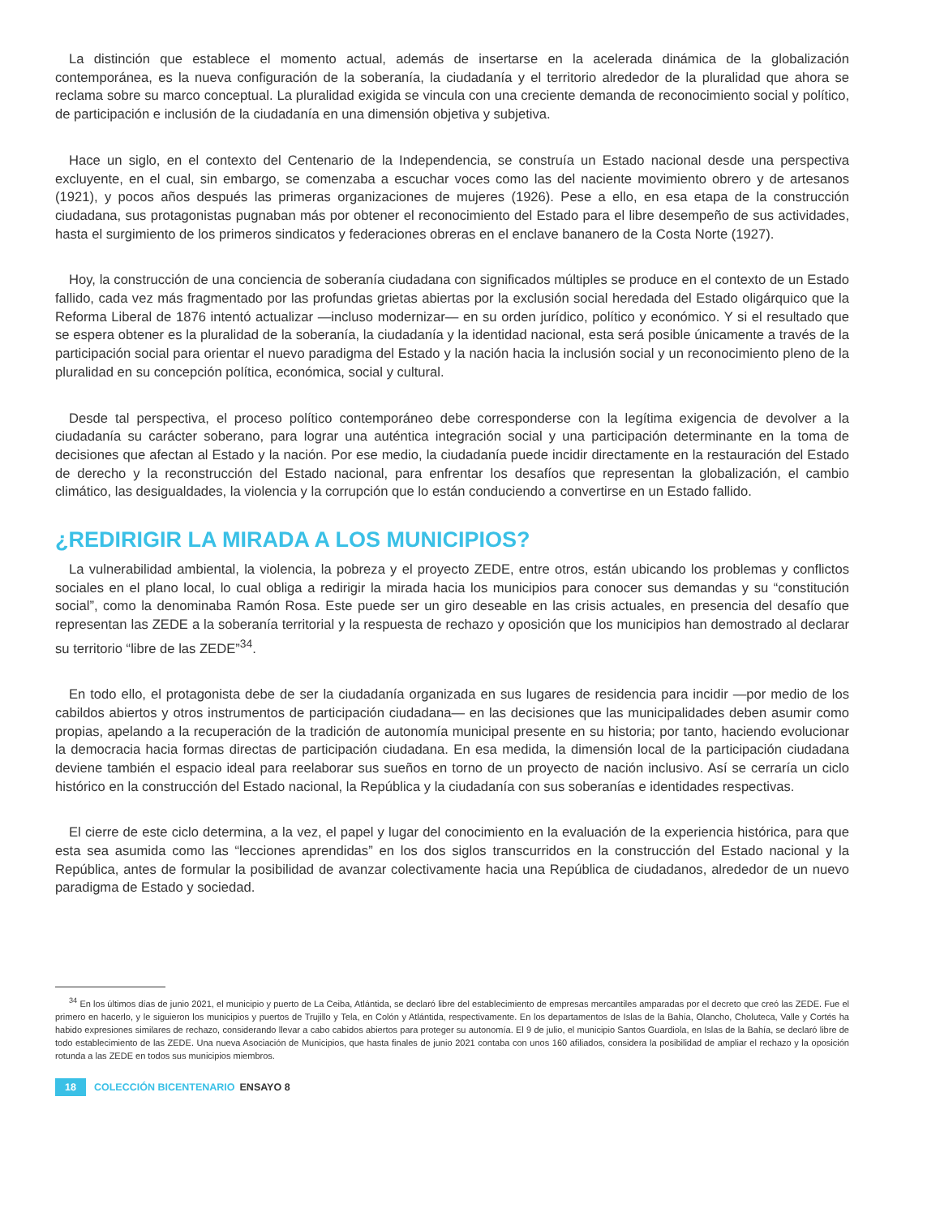La distinción que establece el momento actual, además de insertarse en la acelerada dinámica de la globalización contemporánea, es la nueva configuración de la soberanía, la ciudadanía y el territorio alrededor de la pluralidad que ahora se reclama sobre su marco conceptual. La pluralidad exigida se vincula con una creciente demanda de reconocimiento social y político, de participación e inclusión de la ciudadanía en una dimensión objetiva y subjetiva.
Hace un siglo, en el contexto del Centenario de la Independencia, se construía un Estado nacional desde una perspectiva excluyente, en el cual, sin embargo, se comenzaba a escuchar voces como las del naciente movimiento obrero y de artesanos (1921), y pocos años después las primeras organizaciones de mujeres (1926). Pese a ello, en esa etapa de la construcción ciudadana, sus protagonistas pugnaban más por obtener el reconocimiento del Estado para el libre desempeño de sus actividades, hasta el surgimiento de los primeros sindicatos y federaciones obreras en el enclave bananero de la Costa Norte (1927).
Hoy, la construcción de una conciencia de soberanía ciudadana con significados múltiples se produce en el contexto de un Estado fallido, cada vez más fragmentado por las profundas grietas abiertas por la exclusión social heredada del Estado oligárquico que la Reforma Liberal de 1876 intentó actualizar —incluso modernizar— en su orden jurídico, político y económico. Y si el resultado que se espera obtener es la pluralidad de la soberanía, la ciudadanía y la identidad nacional, esta será posible únicamente a través de la participación social para orientar el nuevo paradigma del Estado y la nación hacia la inclusión social y un reconocimiento pleno de la pluralidad en su concepción política, económica, social y cultural.
Desde tal perspectiva, el proceso político contemporáneo debe corresponderse con la legítima exigencia de devolver a la ciudadanía su carácter soberano, para lograr una auténtica integración social y una participación determinante en la toma de decisiones que afectan al Estado y la nación. Por ese medio, la ciudadanía puede incidir directamente en la restauración del Estado de derecho y la reconstrucción del Estado nacional, para enfrentar los desafíos que representan la globalización, el cambio climático, las desigualdades, la violencia y la corrupción que lo están conduciendo a convertirse en un Estado fallido.
¿REDIRIGIR LA MIRADA A LOS MUNICIPIOS?
La vulnerabilidad ambiental, la violencia, la pobreza y el proyecto ZEDE, entre otros, están ubicando los problemas y conflictos sociales en el plano local, lo cual obliga a redirigir la mirada hacia los municipios para conocer sus demandas y su “constitución social”, como la denominaba Ramón Rosa. Este puede ser un giro deseable en las crisis actuales, en presencia del desafío que representan las ZEDE a la soberanía territorial y la respuesta de rechazo y oposición que los municipios han demostrado al declarar su territorio “libre de las ZEDE”<sup>34</sup>.
En todo ello, el protagonista debe de ser la ciudadanía organizada en sus lugares de residencia para incidir —por medio de los cabildos abiertos y otros instrumentos de participación ciudadana— en las decisiones que las municipalidades deben asumir como propias, apelando a la recuperación de la tradición de autonomía municipal presente en su historia; por tanto, haciendo evolucionar la democracia hacia formas directas de participación ciudadana. En esa medida, la dimensión local de la participación ciudadana deviene también el espacio ideal para reelaborar sus sueños en torno de un proyecto de nación inclusivo. Así se cerraría un ciclo histórico en la construcción del Estado nacional, la República y la ciudadanía con sus soberanías e identidades respectivas.
El cierre de este ciclo determina, a la vez, el papel y lugar del conocimiento en la evaluación de la experiencia histórica, para que esta sea asumida como las “lecciones aprendidas” en los dos siglos transcurridos en la construcción del Estado nacional y la República, antes de formular la posibilidad de avanzar colectivamente hacia una República de ciudadanos, alrededor de un nuevo paradigma de Estado y sociedad.
<sup>34</sup> En los últimos días de junio 2021, el municipio y puerto de La Ceiba, Atlántida, se declaró libre del establecimiento de empresas mercantiles amparadas por el decreto que creó las ZEDE. Fue el primero en hacerlo, y le siguieron los municipios y puertos de Trujillo y Tela, en Colón y Atlántida, respectivamente. En los departamentos de Islas de la Bahía, Olancho, Choluteca, Valle y Cortés ha habido expresiones similares de rechazo, considerando llevar a cabo cabidos abiertos para proteger su autonomía. El 9 de julio, el municipio Santos Guardiola, en Islas de la Bahía, se declaró libre de todo establecimiento de las ZEDE. Una nueva Asociación de Municipios, que hasta finales de junio 2021 contaba con unos 160 afiliados, considera la posibilidad de ampliar el rechazo y la oposición rotunda a las ZEDE en todos sus municipios miembros.
18 COLECCIÓN BICENTENARIO ENSAYO 8